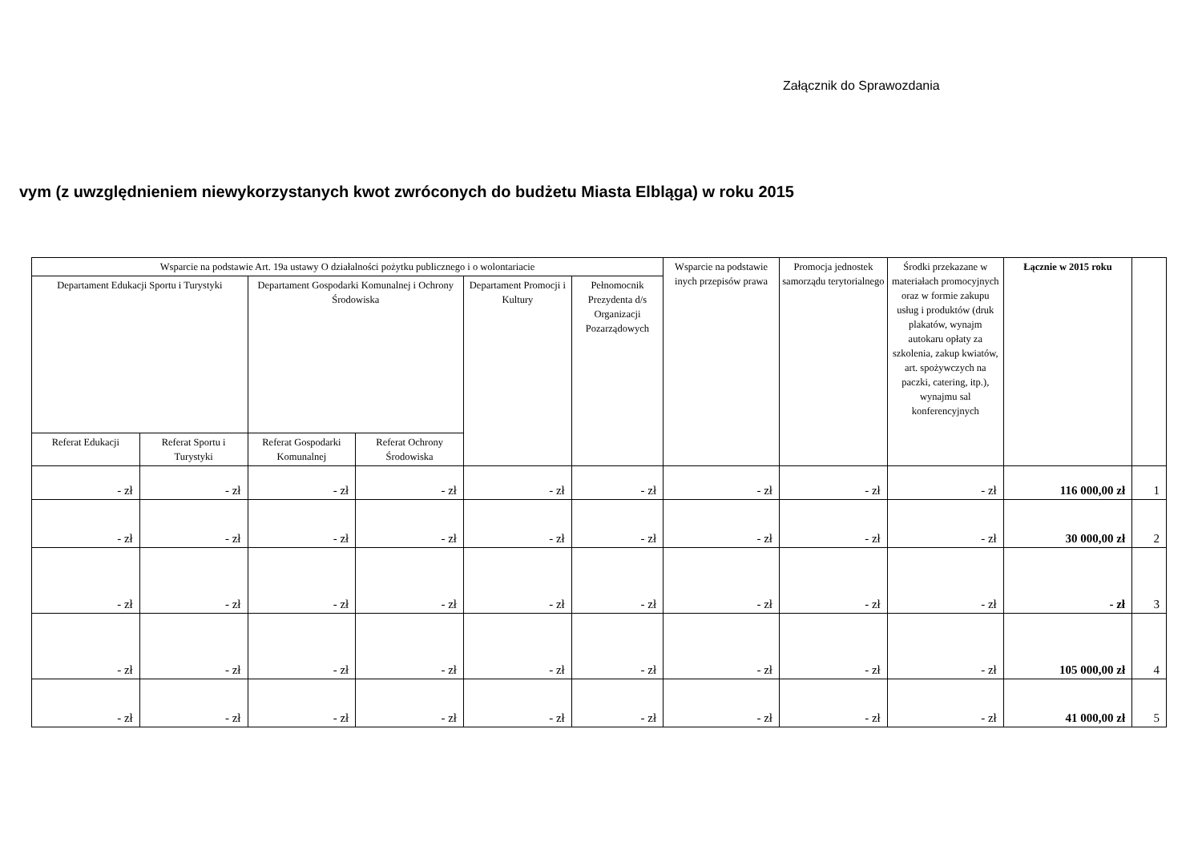Załącznik do Sprawozdania
vym (z uwzględnieniem niewykorzystanych kwot zwróconych do budżetu Miasta Elbląga) w roku 2015
| Wsparcie na podstawie Art. 19a ustawy O działalności pożytku publicznego i o wolontariacie | | | | | | Wsparcie na podstawie inych przepisów prawa | Promocja jednostek samorządu terytorialnego | Środki przekazane w materiałach promocyjnych oraz w formie zakupu usług i produktów (druk plakatów, wynajm autokaru opłaty za szkolenia, zakup kwiatów, art. spożywczych na paczki, catering, itp.), wynajmu sal konferencyjnych | Łącznie w 2015 roku | |
| --- | --- | --- | --- | --- | --- | --- | --- | --- | --- | --- |
| Departament Edukacji Sportu i Turystyki | | Departament Gospodarki Komunalnej i Ochrony Środowiska | | Departament Promocji i Kultury | Pełnomocnik Prezydenta d/s Organizacji Pozarządowych | | | | | |
| Referat Edukacji | Referat Sportu i Turystyki | Referat Gospodarki Komunalnej | Referat Ochrony Środowiska | | | | | | | |
| - zł | - zł | - zł | - zł | - zł | - zł | - zł | - zł | - zł | 116 000,00 zł | 1 |
| - zł | - zł | - zł | - zł | - zł | - zł | - zł | - zł | - zł | 30 000,00 zł | 2 |
| - zł | - zł | - zł | - zł | - zł | - zł | - zł | - zł | - zł | - zł | 3 |
| - zł | - zł | - zł | - zł | - zł | - zł | - zł | - zł | - zł | 105 000,00 zł | 4 |
| - zł | - zł | - zł | - zł | - zł | - zł | - zł | - zł | - zł | 41 000,00 zł | 5 |